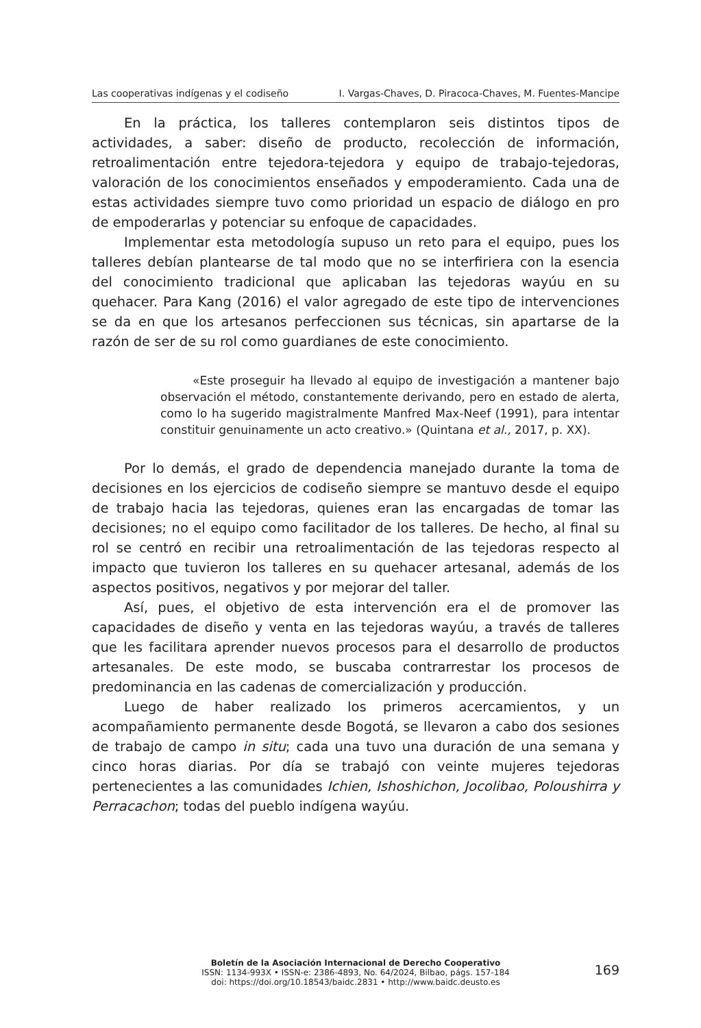Las cooperativas indígenas y el codiseño I. Vargas-Chaves, D. Piracoca-Chaves, M. Fuentes-Mancipe
En la práctica, los talleres contemplaron seis distintos tipos de actividades, a saber: diseño de producto, recolección de información, retroalimentación entre tejedora-tejedora y equipo de trabajo-tejedoras, valoración de los conocimientos enseñados y empoderamiento. Cada una de estas actividades siempre tuvo como prioridad un espacio de diálogo en pro de empoderarlas y potenciar su enfoque de capacidades.
Implementar esta metodología supuso un reto para el equipo, pues los talleres debían plantearse de tal modo que no se interfiriera con la esencia del conocimiento tradicional que aplicaban las tejedoras wayúu en su quehacer. Para Kang (2016) el valor agregado de este tipo de intervenciones se da en que los artesanos perfeccionen sus técnicas, sin apartarse de la razón de ser de su rol como guardianes de este conocimiento.
«Este proseguir ha llevado al equipo de investigación a mantener bajo observación el método, constantemente derivando, pero en estado de alerta, como lo ha sugerido magistralmente Manfred Max-Neef (1991), para intentar constituir genuinamente un acto creativo.» (Quintana et al., 2017, p. XX).
Por lo demás, el grado de dependencia manejado durante la toma de decisiones en los ejercicios de codiseño siempre se mantuvo desde el equipo de trabajo hacia las tejedoras, quienes eran las encargadas de tomar las decisiones; no el equipo como facilitador de los talleres. De hecho, al final su rol se centró en recibir una retroalimentación de las tejedoras respecto al impacto que tuvieron los talleres en su quehacer artesanal, además de los aspectos positivos, negativos y por mejorar del taller.
Así, pues, el objetivo de esta intervención era el de promover las capacidades de diseño y venta en las tejedoras wayúu, a través de talleres que les facilitara aprender nuevos procesos para el desarrollo de productos artesanales. De este modo, se buscaba contrarrestar los procesos de predominancia en las cadenas de comercialización y producción.
Luego de haber realizado los primeros acercamientos, y un acompañamiento permanente desde Bogotá, se llevaron a cabo dos sesiones de trabajo de campo in situ; cada una tuvo una duración de una semana y cinco horas diarias. Por día se trabajó con veinte mujeres tejedoras pertenecientes a las comunidades Ichien, Ishoshichon, Jocolibao, Poloushirra y Perracachon; todas del pueblo indígena wayúu.
Boletín de la Asociación Internacional de Derecho Cooperativo
ISSN: 1134-993X • ISSN-e: 2386-4893, No. 64/2024, Bilbao, págs. 157-184
doi: https://doi.org/10.18543/baidc.2831 • http://www.baidc.deusto.es
169